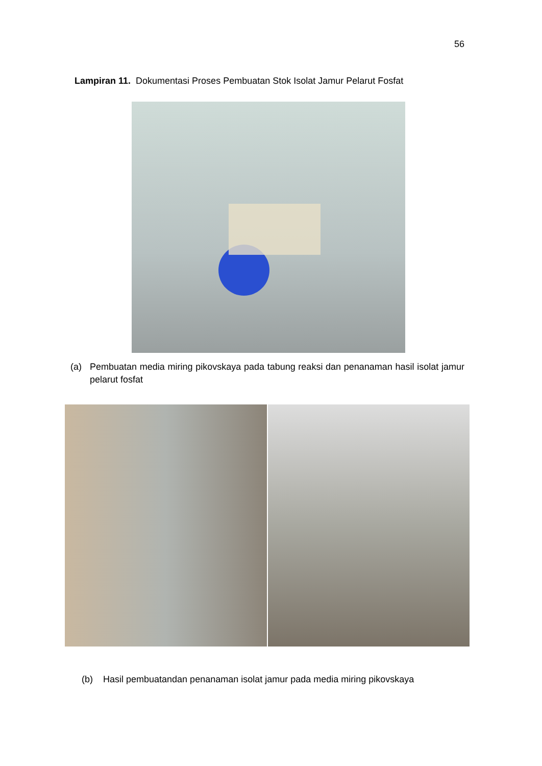56
Lampiran 11. Dokumentasi Proses Pembuatan Stok Isolat Jamur Pelarut Fosfat
(a) Pembuatan media miring pikovskaya pada tabung reaksi dan penanaman hasil isolat jamur pelarut fosfat
(b) Hasil pembuatandan penanaman isolat jamur pada media miring pikovskaya